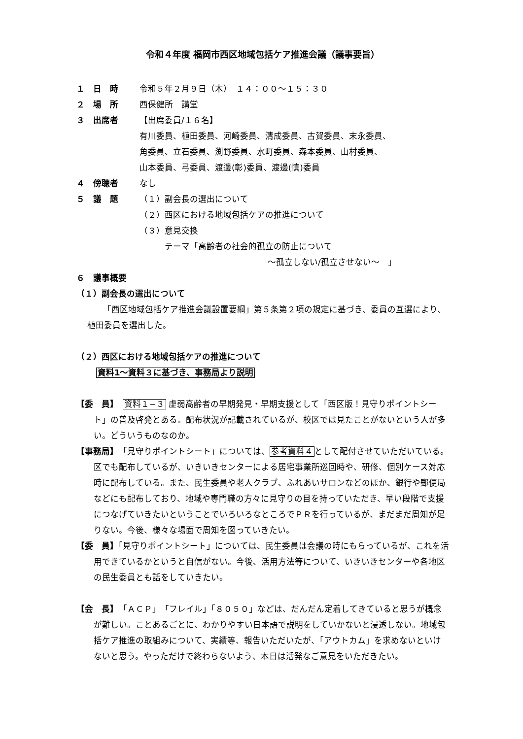令和４年度 福岡市西区地域包括ケア推進会議（議事要旨）
１　日　時 令和５年２月９日（木）　１４：００～１５：３０
２　場　所 西保健所　講堂
３　出席者 【出席委員/１６名】
有川委員、植田委員、河崎委員、清成委員、古賀委員、末永委員、
角委員、立石委員、渕野委員、水町委員、森本委員、山村委員、
山本委員、弓委員、渡邊(彰)委員、渡邊(慎)委員
４　傍聴者 なし
５　議　題 （１）副会長の選出について
（２）西区における地域包括ケアの推進について
（３）意見交換
　　　テーマ「高齢者の社会的孤立の防止について
～孤立しない/孤立させない～　」
６　議事概要
（１）副会長の選出について
「西区地域包括ケア推進会議設置要綱」第５条第２項の規定に基づき、委員の互選により、植田委員を選出した。
（２）西区における地域包括ケアの推進について
資料1～資料３に基づき、事務局より説明
【委　員】　資料１−３ 虚弱高齢者の早期発見・早期支援として「西区版！見守りポイントシート」の普及啓発とある。配布状況が記載されているが、校区では見たことがないという人が多い。どういうものなのか。
【事務局】　「見守りポイントシート」については、参考資料４として配付させていただいている。区でも配布しているが、いきいきセンターによる居宅事業所巡回時や、研修、個別ケース対応時に配布している。また、民生委員や老人クラブ、ふれあいサロンなどのほか、銀行や郵便局などにも配布しており、地域や専門職の方々に見守りの目を持っていただき、早い段階で支援につなげていきたいということでいろいろなところでＰＲを行っているが、まだまだ周知が足りない。今後、様々な場面で周知を図っていきたい。
【委　員】「見守りポイントシート」については、民生委員は会議の時にもらっているが、これを活用できているかというと自信がない。今後、活用方法等について、いきいきセンターや各地区の民生委員とも話をしていきたい。
【会　長】　「ＡＣＰ」「フレイル」「８０５０」などは、だんだん定着してきていると思うが概念が難しい。ことあるごとに、わかりやすい日本語で説明をしていかないと浸透しない。地域包括ケア推進の取組みについて、実績等、報告いただいたが、「アウトカム」を求めないといけないと思う。やっただけで終わらないよう、本日は活発なご意見をいただきたい。